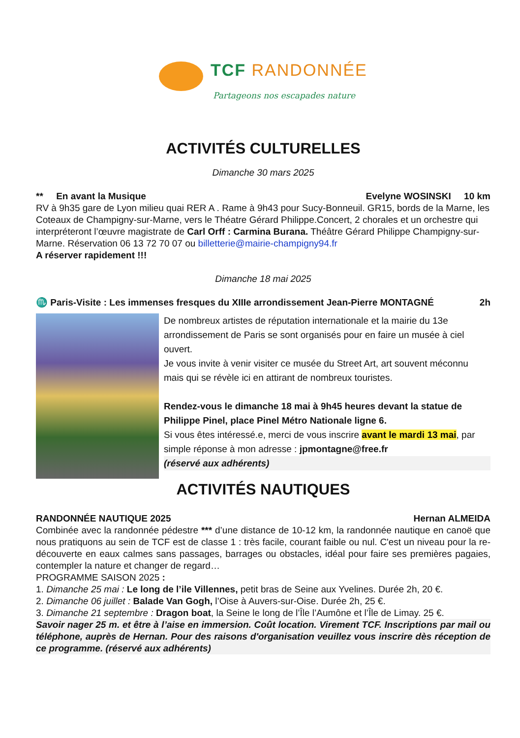TCF RANDONNÉE
Partageons nos escapades nature
ACTIVITÉS CULTURELLES
Dimanche 30 mars 2025
** En avant la Musique Evelyne WOSINSKI 10 km
RV à 9h35 gare de Lyon milieu quai RER A . Rame à 9h43 pour Sucy-Bonneuil. GR15, bords de la Marne, les Coteaux de Champigny-sur-Marne, vers le Théatre Gérard Philippe.Concert, 2 chorales et un orchestre qui interpréteront l’œuvre magistrate de Carl Orff : Carmina Burana. Théâtre Gérard Philippe Champigny-sur-Marne. Réservation 06 13 72 70 07 ou billetterie@mairie-champigny94.fr
A réserver rapidement !!!
Dimanche 18 mai 2025
♏ Paris-Visite : Les immenses fresques du XIIIe arrondissement Jean-Pierre MONTAGNÉ 2h
De nombreux artistes de réputation internationale et la mairie du 13e arrondissement de Paris se sont organisés pour en faire un musée à ciel ouvert.
Je vous invite à venir visiter ce musée du Street Art, art souvent méconnu mais qui se révèle ici en attirant de nombreux touristes.
Rendez-vous le dimanche 18 mai à 9h45 heures devant la statue de Philippe Pinel, place Pinel Métro Nationale ligne 6.
Si vous êtes intéressé.e, merci de vous inscrire avant le mardi 13 mai, par simple réponse à mon adresse : jpmontagne@free.fr
(réservé aux adhérents)
ACTIVITÉS NAUTIQUES
RANDONNÉE NAUTIQUE 2025 Hernan ALMEIDA
Combinée avec la randonnée pédestre *** d’une distance de 10-12 km, la randonnée nautique en canoë que nous pratiquons au sein de TCF est de classe 1 : très facile, courant faible ou nul. C'est un niveau pour la re-découverte en eaux calmes sans passages, barrages ou obstacles, idéal pour faire ses premières pagaies, contempler la nature et changer de regard…
PROGRAMME SAISON 2025 :
1. Dimanche 25 mai : Le long de l’ile Villennes, petit bras de Seine aux Yvelines. Durée 2h, 20 €.
2. Dimanche 06 juillet : Balade Van Gogh, l’Oise à Auvers-sur-Oise. Durée 2h, 25 €.
3. Dimanche 21 septembre : Dragon boat, la Seine le long de l’Île l’Aumône et l’Île de Limay. 25 €.
Savoir nager 25 m. et être à l’aise en immersion. Coût location. Virement TCF. Inscriptions par mail ou téléphone, auprès de Hernan. Pour des raisons d'organisation veuillez vous inscrire dès réception de ce programme. (réservé aux adhérents)